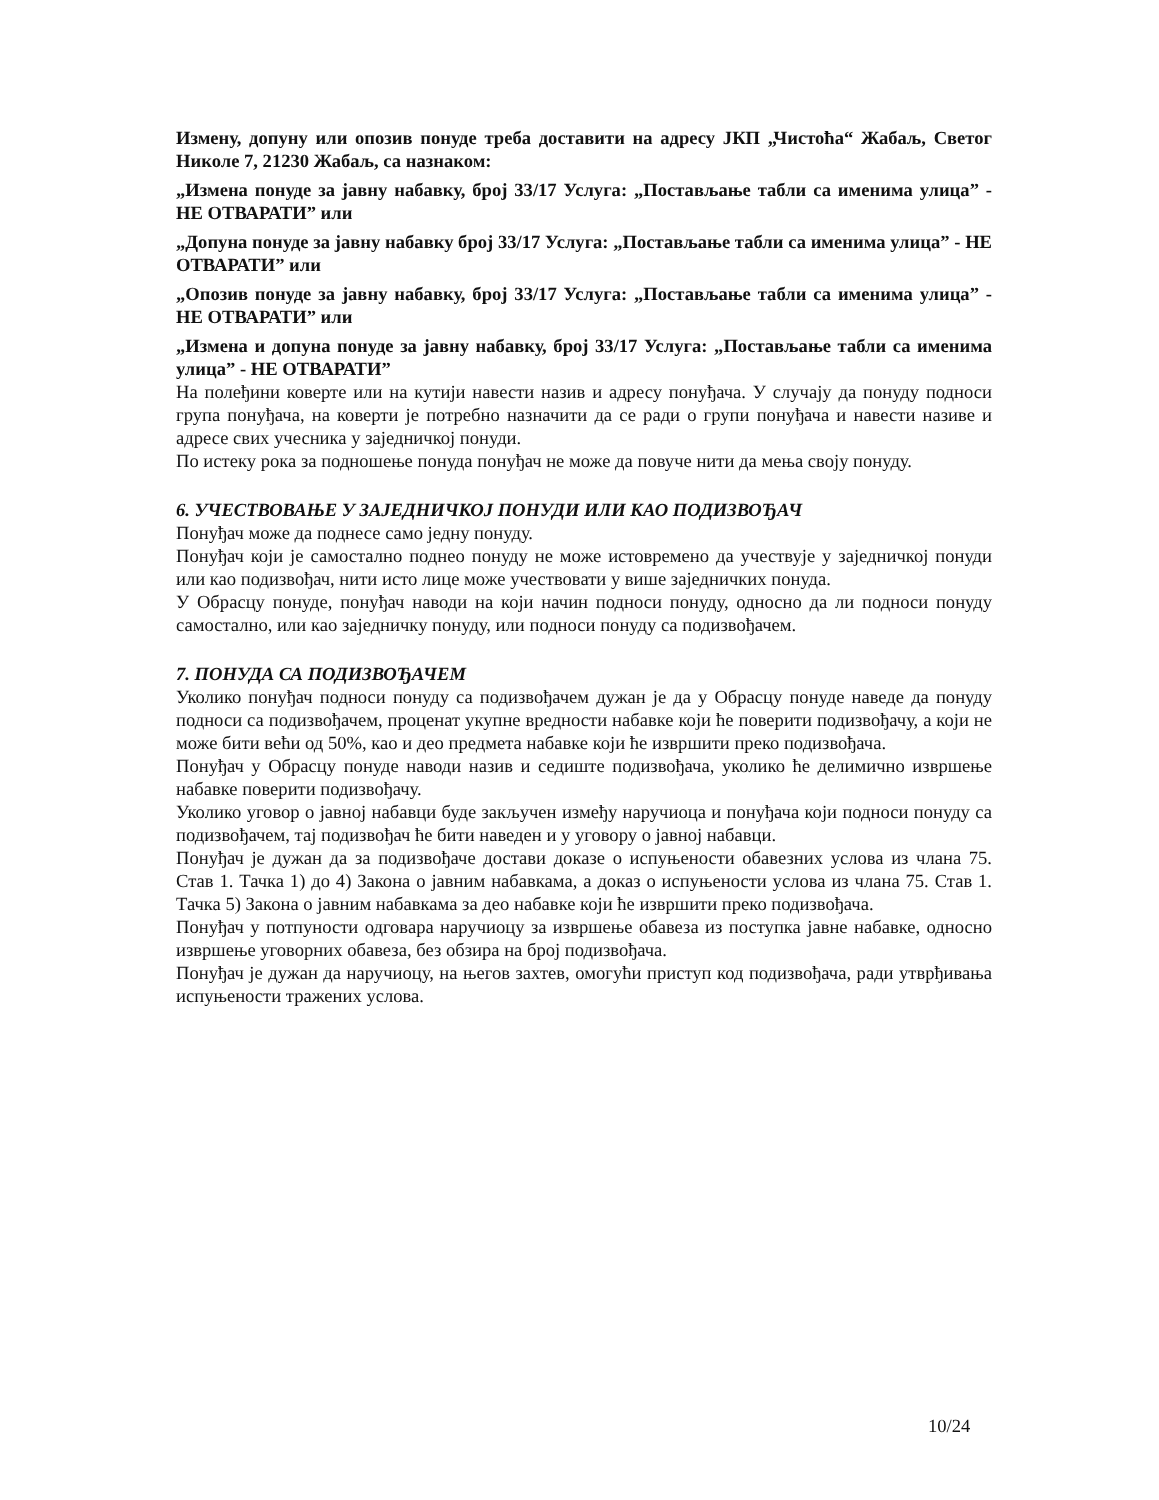Измену, допуну или опозив понуде треба доставити на адресу ЈКП „Чистоћа“ Жабаљ, Светог Николе 7, 21230 Жабаљ, са назнаком:
„Измена понуде за јавну набавку, број 33/17 Услуга: „Постављање табли са именима улица” - НЕ ОТВАРАТИ” или
„Допуна понуде за јавну набавку број 33/17 Услуга: „Постављање табли са именима улица” - НЕ ОТВАРАТИ” или
„Опозив понуде за јавну набавку, број 33/17 Услуга: „Постављање табли са именима улица” - НЕ ОТВАРАТИ” или
„Измена и допуна понуде за јавну набавку, број 33/17 Услуга: „Постављање табли са именима улица” - НЕ ОТВАРАТИ”
На полеђини коверте или на кутији навести назив и адресу понуђача. У случају да понуду подноси група понуђача, на коверти је потребно назначити да се ради о групи понуђача и навести називе и адресе свих учесника у заједничкој понуди.
По истеку рока за подношење понуда понуђач не може да повуче нити да мења своју понуду.
6. УЧЕСТВОВАЊЕ У ЗАЈЕДНИЧКОЈ ПОНУДИ ИЛИ КАО ПОДИЗВОЂАЧ
Понуђач може да поднесе само једну понуду.
Понуђач који је самостално поднео понуду не може истовремено да учествује у заједничкој понуди или као подизвођач, нити исто лице може учествовати у више заједничких понуда.
У Обрасцу понуде, понуђач наводи на који начин подноси понуду, односно да ли подноси понуду самостално, или као заједничку понуду, или подноси понуду са подизвођачем.
7. ПОНУДА СА ПОДИЗВОЂАЧЕМ
Уколико понуђач подноси понуду са подизвођачем дужан је да у Обрасцу понуде наведе да понуду подноси са подизвођачем, проценат укупне вредности набавке који ће поверити подизвођачу, а који не може бити већи од 50%, као и део предмета набавке који ће извршити преко подизвођача.
Понуђач у Обрасцу понуде наводи назив и седиште подизвођача, уколико ће делимично извршење набавке поверити подизвођачу.
Уколико уговор о јавној набавци буде закључен између наручиоца и понуђача који подноси понуду са подизвођачем, тај подизвођач ће бити наведен и у уговору о јавној набавци.
Понуђач је дужан да за подизвођаче достави доказе о испуњености обавезних услова из члана 75. Став 1. Тачка 1) до 4) Закона о јавним набавкама, а доказ о испуњености услова из члана 75. Став 1. Тачка 5) Закона о јавним набавкама за део набавке који ће извршити преко подизвођача.
Понуђач у потпуности одговара наручиоцу за извршење обавеза из поступка јавне набавке, односно извршење уговорних обавеза, без обзира на број подизвођача.
Понуђач је дужан да наручиоцу, на његов захтев, омогући приступ код подизвођача, ради утврђивања испуњености тражених услова.
10/24